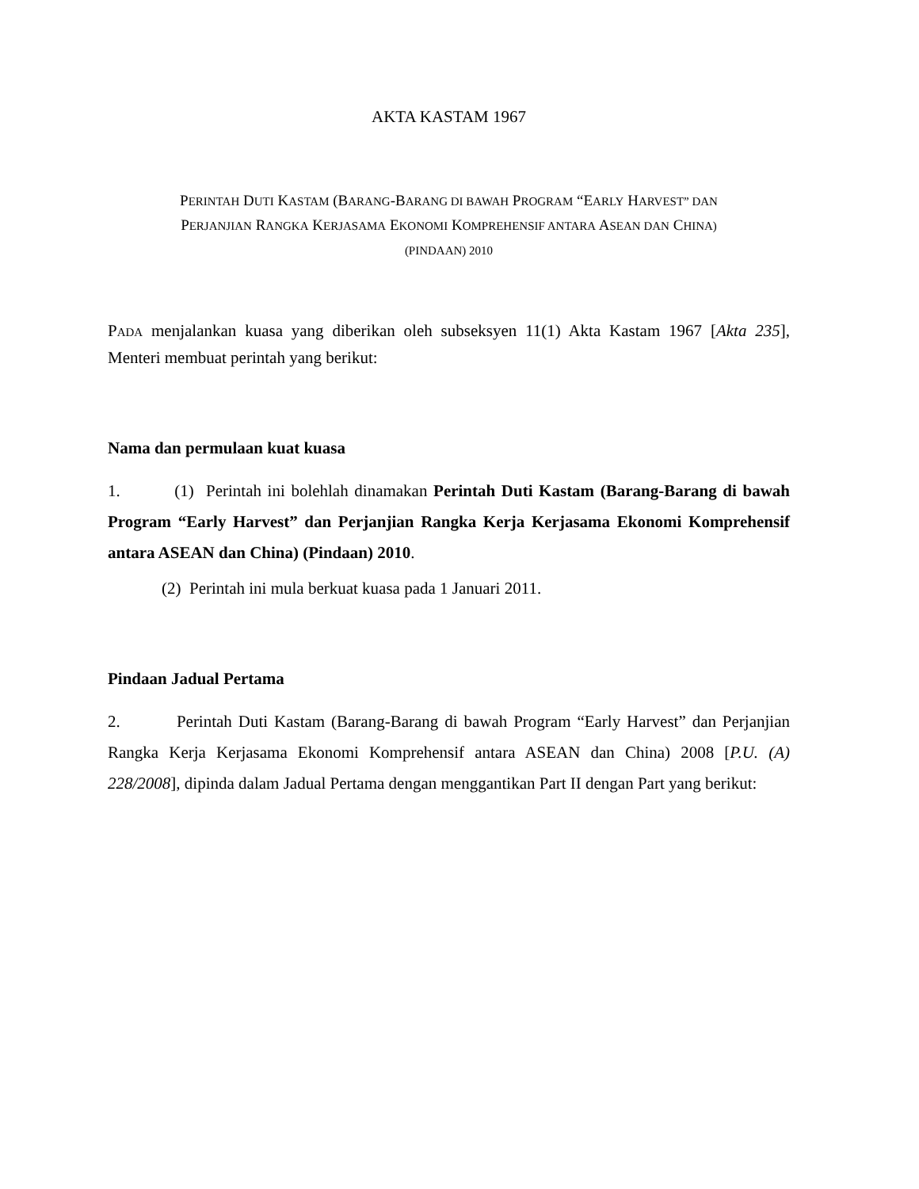AKTA KASTAM 1967
PERINTAH DUTI KASTAM (BARANG-BARANG DI BAWAH PROGRAM “EARLY HARVEST” DAN
PERJANJIAN RANGKA KERJASAMA EKONOMI KOMPREHENSIF ANTARA ASEAN DAN CHINA)
(PINDAAN) 2010
PADA menjalankan kuasa yang diberikan oleh subseksyen 11(1) Akta Kastam 1967 [Akta 235], Menteri membuat perintah yang berikut:
Nama dan permulaan kuat kuasa
1. (1) Perintah ini bolehlah dinamakan Perintah Duti Kastam (Barang-Barang di bawah Program “Early Harvest” dan Perjanjian Rangka Kerja Kerjasama Ekonomi Komprehensif antara ASEAN dan China) (Pindaan) 2010.
(2) Perintah ini mula berkuat kuasa pada 1 Januari 2011.
Pindaan Jadual Pertama
2. Perintah Duti Kastam (Barang-Barang di bawah Program “Early Harvest” dan Perjanjian Rangka Kerja Kerjasama Ekonomi Komprehensif antara ASEAN dan China) 2008 [P.U. (A) 228/2008], dipinda dalam Jadual Pertama dengan menggantikan Part II dengan Part yang berikut: